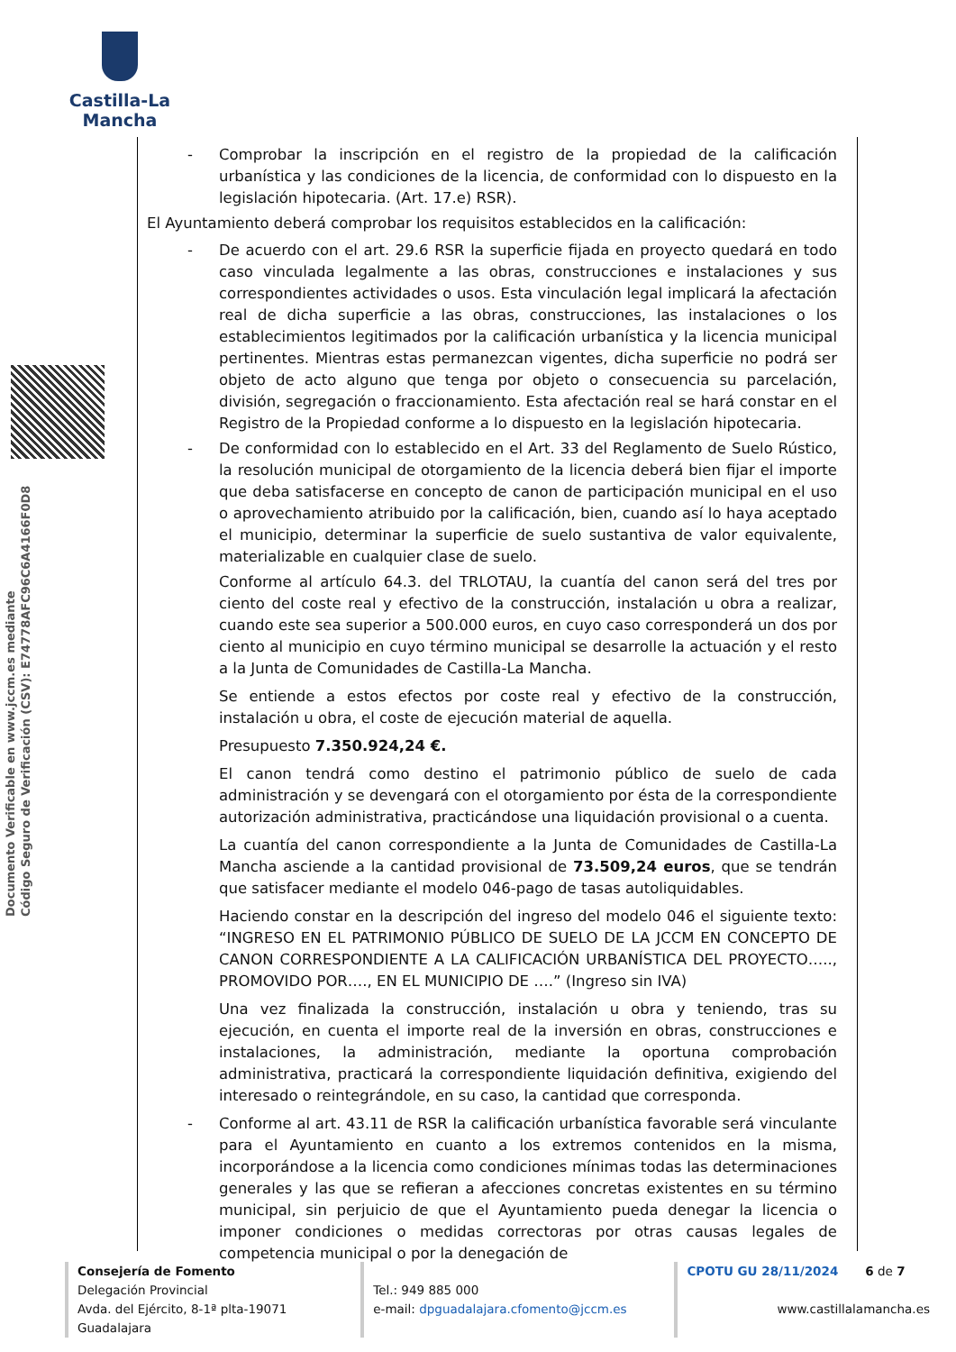Castilla-La Mancha
Documento Verificable en www.jccm.es mediante
Código Seguro de Verificación (CSV): E74778AFC96C6A4166F0D8
- Comprobar la inscripción en el registro de la propiedad de la calificación urbanística y las condiciones de la licencia, de conformidad con lo dispuesto en la legislación hipotecaria. (Art. 17.e) RSR).
El Ayuntamiento deberá comprobar los requisitos establecidos en la calificación:
- De acuerdo con el art. 29.6 RSR la superficie fijada en proyecto quedará en todo caso vinculada legalmente a las obras, construcciones e instalaciones y sus correspondientes actividades o usos. Esta vinculación legal implicará la afectación real de dicha superficie a las obras, construcciones, las instalaciones o los establecimientos legitimados por la calificación urbanística y la licencia municipal pertinentes. Mientras estas permanezcan vigentes, dicha superficie no podrá ser objeto de acto alguno que tenga por objeto o consecuencia su parcelación, división, segregación o fraccionamiento. Esta afectación real se hará constar en el Registro de la Propiedad conforme a lo dispuesto en la legislación hipotecaria.
- De conformidad con lo establecido en el Art. 33 del Reglamento de Suelo Rústico, la resolución municipal de otorgamiento de la licencia deberá bien fijar el importe que deba satisfacerse en concepto de canon de participación municipal en el uso o aprovechamiento atribuido por la calificación, bien, cuando así lo haya aceptado el municipio, determinar la superficie de suelo sustantiva de valor equivalente, materializable en cualquier clase de suelo.
Conforme al artículo 64.3. del TRLOTAU, la cuantía del canon será del tres por ciento del coste real y efectivo de la construcción, instalación u obra a realizar, cuando este sea superior a 500.000 euros, en cuyo caso corresponderá un dos por ciento al municipio en cuyo término municipal se desarrolle la actuación y el resto a la Junta de Comunidades de Castilla-La Mancha.
Se entiende a estos efectos por coste real y efectivo de la construcción, instalación u obra, el coste de ejecución material de aquella.
Presupuesto 7.350.924,24 €.
El canon tendrá como destino el patrimonio público de suelo de cada administración y se devengará con el otorgamiento por ésta de la correspondiente autorización administrativa, practicándose una liquidación provisional o a cuenta.
La cuantía del canon correspondiente a la Junta de Comunidades de Castilla-La Mancha asciende a la cantidad provisional de 73.509,24 euros, que se tendrán que satisfacer mediante el modelo 046-pago de tasas autoliquidables.
Haciendo constar en la descripción del ingreso del modelo 046 el siguiente texto: “INGRESO EN EL PATRIMONIO PÚBLICO DE SUELO DE LA JCCM EN CONCEPTO DE CANON CORRESPONDIENTE A LA CALIFICACIÓN URBANÍSTICA DEL PROYECTO….., PROMOVIDO POR…., EN EL MUNICIPIO DE ….” (Ingreso sin IVA)
Una vez finalizada la construcción, instalación u obra y teniendo, tras su ejecución, en cuenta el importe real de la inversión en obras, construcciones e instalaciones, la administración, mediante la oportuna comprobación administrativa, practicará la correspondiente liquidación definitiva, exigiendo del interesado o reintegrándole, en su caso, la cantidad que corresponda.
- Conforme al art. 43.11 de RSR la calificación urbanística favorable será vinculante para el Ayuntamiento en cuanto a los extremos contenidos en la misma, incorporándose a la licencia como condiciones mínimas todas las determinaciones generales y las que se refieran a afecciones concretas existentes en su término municipal, sin perjuicio de que el Ayuntamiento pueda denegar la licencia o imponer condiciones o medidas correctoras por otras causas legales de competencia municipal o por la denegación de
Consejería de Fomento
Delegación Provincial
Avda. del Ejército, 8-1ª plta-19071 Guadalajara
Tel.: 949 885 000
e-mail: dpguadalajara.cfomento@jccm.es
CPOTU GU 28/11/2024 6 de 7
www.castillalamancha.es